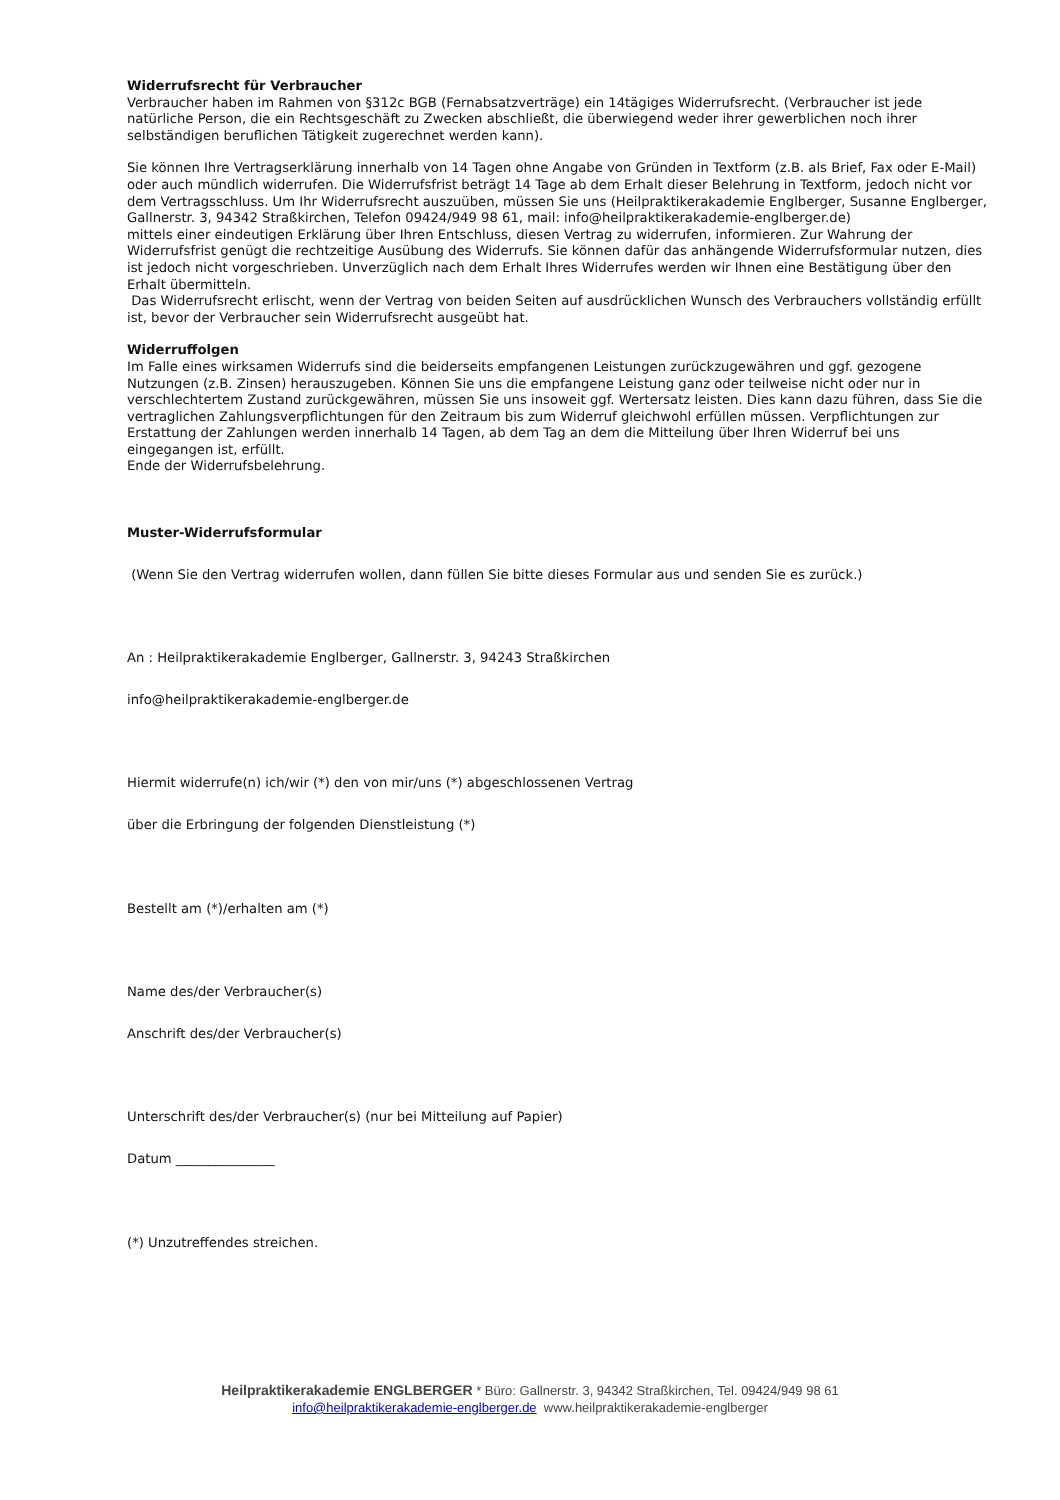Widerrufsrecht für Verbraucher
Verbraucher haben im Rahmen von §312c BGB (Fernabsatzverträge) ein 14tägiges Widerrufsrecht. (Verbraucher ist jede natürliche Person, die ein Rechtsgeschäft zu Zwecken abschließt, die überwiegend weder ihrer gewerblichen noch ihrer selbständigen beruflichen Tätigkeit zugerechnet werden kann).
Sie können Ihre Vertragserklärung innerhalb von 14 Tagen ohne Angabe von Gründen in Textform (z.B. als Brief, Fax oder E-Mail) oder auch mündlich widerrufen. Die Widerrufsfrist beträgt 14 Tage ab dem Erhalt dieser Belehrung in Textform, jedoch nicht vor dem Vertragsschluss. Um Ihr Widerrufsrecht auszuüben, müssen Sie uns (Heilpraktikerakademie Englberger, Susanne Englberger, Gallnerstr. 3, 94342 Straßkirchen, Telefon 09424/949 98 61, mail: info@heilpraktikerakademie-englberger.de)
mittels einer eindeutigen Erklärung über Ihren Entschluss, diesen Vertrag zu widerrufen, informieren. Zur Wahrung der Widerrufsfrist genügt die rechtzeitige Ausübung des Widerrufs. Sie können dafür das anhängende Widerrufsformular nutzen, dies ist jedoch nicht vorgeschrieben. Unverzüglich nach dem Erhalt Ihres Widerrufes werden wir Ihnen eine Bestätigung über den Erhalt übermitteln.
Das Widerrufsrecht erlischt, wenn der Vertrag von beiden Seiten auf ausdrücklichen Wunsch des Verbrauchers vollständig erfüllt ist, bevor der Verbraucher sein Widerrufsrecht ausgeübt hat.
Widerruffolgen
Im Falle eines wirksamen Widerrufs sind die beiderseits empfangenen Leistungen zurückzugewähren und ggf. gezogene Nutzungen (z.B. Zinsen) herauszugeben. Können Sie uns die empfangene Leistung ganz oder teilweise nicht oder nur in verschlechtertem Zustand zurückgewähren, müssen Sie uns insoweit ggf. Wertersatz leisten. Dies kann dazu führen, dass Sie die vertraglichen Zahlungsverpflichtungen für den Zeitraum bis zum Widerruf gleichwohl erfüllen müssen. Verpflichtungen zur Erstattung der Zahlungen werden innerhalb 14 Tagen, ab dem Tag an dem die Mitteilung über Ihren Widerruf bei uns eingegangen ist, erfüllt.
Ende der Widerrufsbelehrung.
Muster-Widerrufsformular
(Wenn Sie den Vertrag widerrufen wollen, dann füllen Sie bitte dieses Formular aus und senden Sie es zurück.)
An : Heilpraktikerakademie Englberger, Gallnerstr. 3, 94243 Straßkirchen
info@heilpraktikerakademie-englberger.de
Hiermit widerrufe(n) ich/wir (*) den von mir/uns (*) abgeschlossenen Vertrag
über die Erbringung der folgenden Dienstleistung (*)
Bestellt am (*)/erhalten am (*)
Name des/der Verbraucher(s)
Anschrift des/der Verbraucher(s)
Unterschrift des/der Verbraucher(s) (nur bei Mitteilung auf Papier)
Datum _______________
(*) Unzutreffendes streichen.
Heilpraktikerakademie ENGLBERGER * Büro: Gallnerstr. 3, 94342 Straßkirchen, Tel. 09424/949 98 61
info@heilpraktikerakademie-englberger.de www.heilpraktikerakademie-englberger